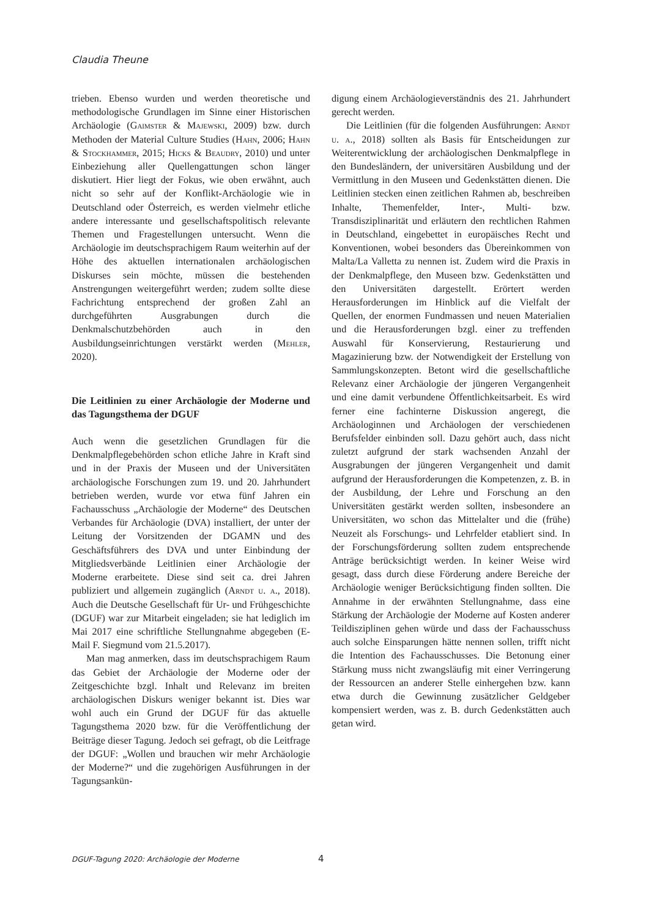Claudia Theune
trieben. Ebenso wurden und werden theoretische und methodologische Grundlagen im Sinne einer Historischen Archäologie (Gaimster & Majewski, 2009) bzw. durch Methoden der Material Culture Studies (Hahn, 2006; Hahn & Stockhammer, 2015; Hicks & Beaudry, 2010) und unter Einbeziehung aller Quellengattungen schon länger diskutiert. Hier liegt der Fokus, wie oben erwähnt, auch nicht so sehr auf der Konflikt-Archäologie wie in Deutschland oder Österreich, es werden vielmehr etliche andere interessante und gesellschaftspolitisch relevante Themen und Fragestellungen untersucht. Wenn die Archäologie im deutschsprachigem Raum weiterhin auf der Höhe des aktuellen internationalen archäologischen Diskurses sein möchte, müssen die bestehenden Anstrengungen weitergeführt werden; zudem sollte diese Fachrichtung entsprechend der großen Zahl an durchgeführten Ausgrabungen durch die Denkmalschutzbehörden auch in den Ausbildungseinrichtungen verstärkt werden (Mehler, 2020).
Die Leitlinien zu einer Archäologie der Moderne und das Tagungsthema der DGUF
Auch wenn die gesetzlichen Grundlagen für die Denkmalpflegebehörden schon etliche Jahre in Kraft sind und in der Praxis der Museen und der Universitäten archäologische Forschungen zum 19. und 20. Jahrhundert betrieben werden, wurde vor etwa fünf Jahren ein Fachausschuss „Archäologie der Moderne“ des Deutschen Verbandes für Archäologie (DVA) installiert, der unter der Leitung der Vorsitzenden der DGAMN und des Geschäftsführers des DVA und unter Einbindung der Mitgliedsverbände Leitlinien einer Archäologie der Moderne erarbeitete. Diese sind seit ca. drei Jahren publiziert und allgemein zugänglich (Arndt u. a., 2018). Auch die Deutsche Gesellschaft für Ur- und Frühgeschichte (DGUF) war zur Mitarbeit eingeladen; sie hat lediglich im Mai 2017 eine schriftliche Stellungnahme abgegeben (E-Mail F. Siegmund vom 21.5.2017).
Man mag anmerken, dass im deutschsprachigem Raum das Gebiet der Archäologie der Moderne oder der Zeitgeschichte bzgl. Inhalt und Relevanz im breiten archäologischen Diskurs weniger bekannt ist. Dies war wohl auch ein Grund der DGUF für das aktuelle Tagungsthema 2020 bzw. für die Veröffentlichung der Beiträge dieser Tagung. Jedoch sei gefragt, ob die Leitfrage der DGUF: „Wollen und brauchen wir mehr Archäologie der Moderne?“ und die zugehörigen Ausführungen in der Tagungsankün-
digung einem Archäologieverständnis des 21. Jahrhundert gerecht werden.
Die Leitlinien (für die folgenden Ausführungen: Arndt u. a., 2018) sollten als Basis für Entscheidungen zur Weiterentwicklung der archäologischen Denkmalpflege in den Bundesländern, der universitären Ausbildung und der Vermittlung in den Museen und Gedenkstätten dienen. Die Leitlinien stecken einen zeitlichen Rahmen ab, beschreiben Inhalte, Themenfelder, Inter-, Multi- bzw. Transdisziplinarität und erläutern den rechtlichen Rahmen in Deutschland, eingebettet in europäisches Recht und Konventionen, wobei besonders das Übereinkommen von Malta/La Valletta zu nennen ist. Zudem wird die Praxis in der Denkmalpflege, den Museen bzw. Gedenkstätten und den Universitäten dargestellt. Erörtert werden Herausforderungen im Hinblick auf die Vielfalt der Quellen, der enormen Fundmassen und neuen Materialien und die Herausforderungen bzgl. einer zu treffenden Auswahl für Konservierung, Restaurierung und Magazinierung bzw. der Notwendigkeit der Erstellung von Sammlungskonzepten. Betont wird die gesellschaftliche Relevanz einer Archäologie der jüngeren Vergangenheit und eine damit verbundene Öffentlichkeitsarbeit. Es wird ferner eine fachinterne Diskussion angeregt, die Archäologinnen und Archäologen der verschiedenen Berufsfelder einbinden soll. Dazu gehört auch, dass nicht zuletzt aufgrund der stark wachsenden Anzahl der Ausgrabungen der jüngeren Vergangenheit und damit aufgrund der Herausforderungen die Kompetenzen, z. B. in der Ausbildung, der Lehre und Forschung an den Universitäten gestärkt werden sollten, insbesondere an Universitäten, wo schon das Mittelalter und die (frühe) Neuzeit als Forschungs- und Lehrfelder etabliert sind. In der Forschungsförderung sollten zudem entsprechende Anträge berücksichtigt werden. In keiner Weise wird gesagt, dass durch diese Förderung andere Bereiche der Archäologie weniger Berücksichtigung finden sollten. Die Annahme in der erwähnten Stellungnahme, dass eine Stärkung der Archäologie der Moderne auf Kosten anderer Teildisziplinen gehen würde und dass der Fachausschuss auch solche Einsparungen hätte nennen sollen, trifft nicht die Intention des Fachausschusses. Die Betonung einer Stärkung muss nicht zwangsläufig mit einer Verringerung der Ressourcen an anderer Stelle einhergehen bzw. kann etwa durch die Gewinnung zusätzlicher Geldgeber kompensiert werden, was z. B. durch Gedenkstätten auch getan wird.
DGUF-Tagung 2020: Archäologie der Moderne
4